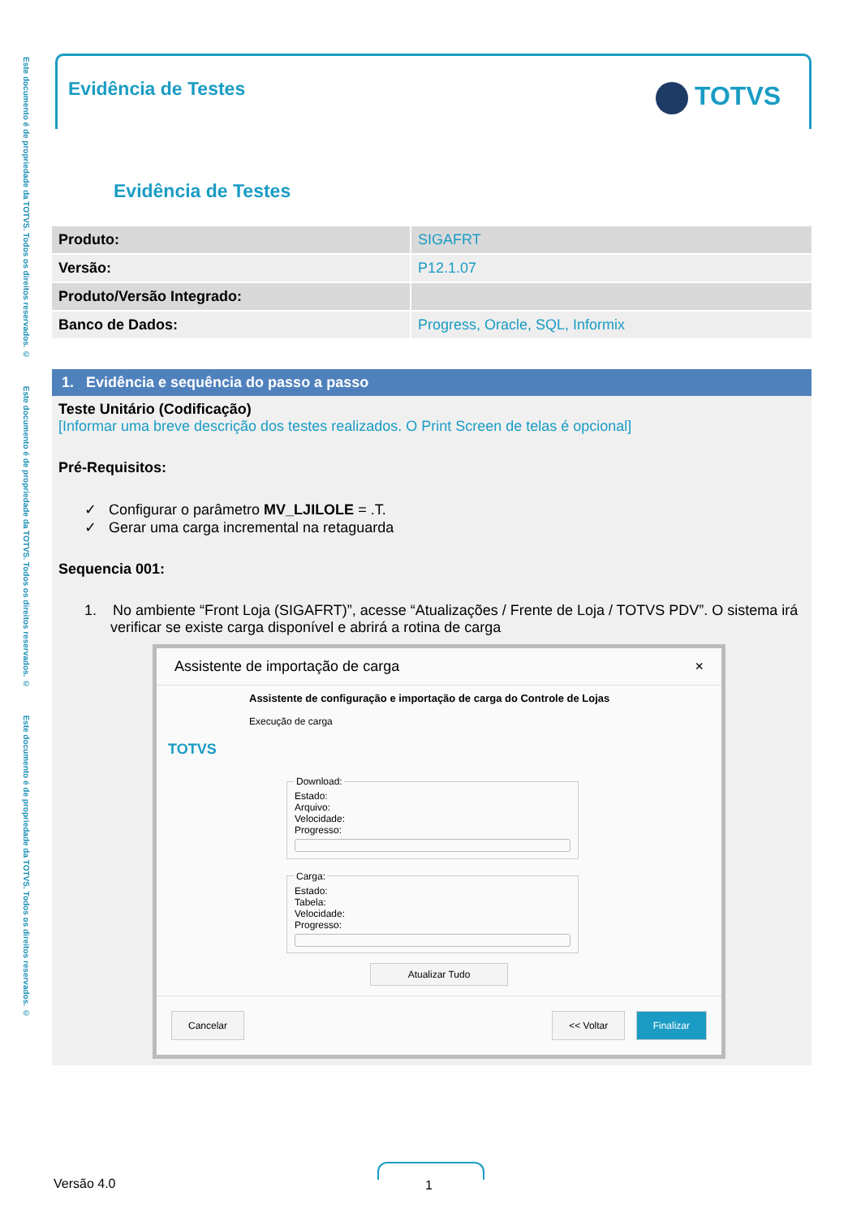Este documento é de propriedade da TOTVS. Todos os direitos reservados. © Este documento é de propriedade da TOTVS. Todos os direitos reservados. © Este documento é de propriedade da TOTVS. Todos os direitos reservados. ©
Evidência de Testes TOTVS
Evidência de Testes
| Produto: | SIGAFRT |
| Versão: | P12.1.07 |
| Produto/Versão Integrado: | |
| Banco de Dados: | Progress, Oracle, SQL, Informix |
1. Evidência e sequência do passo a passo
Teste Unitário (Codificação)
[Informar uma breve descrição dos testes realizados. O Print Screen de telas é opcional]
Pré-Requisitos:
✓ Configurar o parâmetro MV_LJILOLE = .T.
✓ Gerar uma carga incremental na retaguarda
Sequencia 001:
1. No ambiente “Front Loja (SIGAFRT)”, acesse “Atualizações / Frente de Loja / TOTVS PDV”. O sistema irá verificar se existe carga disponível e abrirá a rotina de carga
Assistente de importação de carga ×
TOTVS
Assistente de configuração e importação de carga do Controle de Lojas
Execução de carga
Download:Estado:
Arquivo:
Velocidade:
Progresso:
Carga:Estado:
Tabela:
Velocidade:
Progresso:
Atualizar Tudo
Cancelar << Voltar Finalizar
Versão 4.0 1